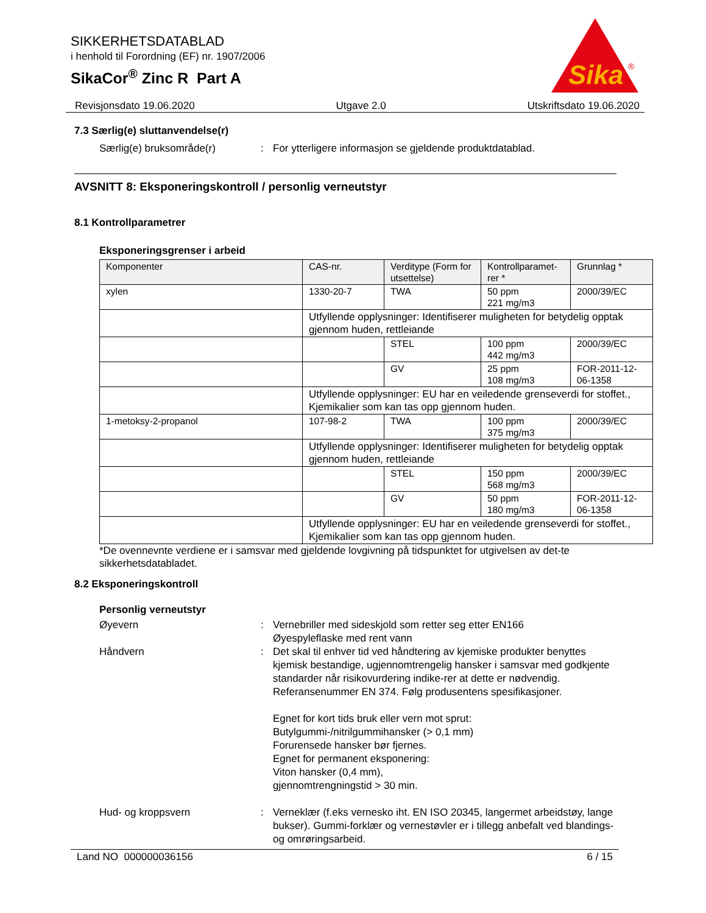SIKKERHETSDATABLAD
i henhold til Forordning (EF) nr. 1907/2006
SikaCor<sup>®</sup> Zinc R Part A
Sika
®
Revisjonsdato 19.06.2020 Utgave 2.0 Utskriftsdato 19.06.2020
7.3 Særlig(e) sluttanvendelse(r)
Særlig(e) bruksområde(r) : For ytterligere informasjon se gjeldende produktdatablad.
AVSNITT 8: Eksponeringskontroll / personlig verneutstyr
8.1 Kontrollparametrer
Eksponeringsgrenser i arbeid
| Komponenter | CAS-nr. | Verditype (Form for utsettelse) | Kontrollparamet-rer * | Grunnlag * |
| --- | --- | --- | --- | --- |
| xylen | 1330-20-7 | TWA | 50 ppm 221 mg/m3 | 2000/39/EC |
| | Utfyllende opplysninger: Identifiserer muligheten for betydelig opptak gjennom huden, rettleiande | | | |
| | | STEL | 100 ppm 442 mg/m3 | 2000/39/EC |
| | | GV | 25 ppm 108 mg/m3 | FOR-2011-12-06-1358 |
| | Utfyllende opplysninger: EU har en veiledende grenseverdi for stoffet., Kjemikalier som kan tas opp gjennom huden. | | | |
| 1-metoksy-2-propanol | 107-98-2 | TWA | 100 ppm 375 mg/m3 | 2000/39/EC |
| | Utfyllende opplysninger: Identifiserer muligheten for betydelig opptak gjennom huden, rettleiande | | | |
| | | STEL | 150 ppm 568 mg/m3 | 2000/39/EC |
| | | GV | 50 ppm 180 mg/m3 | FOR-2011-12-06-1358 |
| | Utfyllende opplysninger: EU har en veiledende grenseverdi for stoffet., Kjemikalier som kan tas opp gjennom huden. | | | |
*De ovennevnte verdiene er i samsvar med gjeldende lovgivning på tidspunktet for utgivelsen av det-te sikkerhetsdatabladet.
8.2 Eksponeringskontroll
Personlig verneutstyr
Øyevern : Vernebriller med sideskjold som retter seg etter EN166
Øyespyleflaske med rent vann
Håndvern : Det skal til enhver tid ved håndtering av kjemiske produkter benyttes kjemisk bestandige, ugjennomtrengelig hansker i samsvar med godkjente standarder når risikovurdering indike-rer at dette er nødvendig. Referansenummer EN 374. Følg produsentens spesifikasjoner.
Egnet for kort tids bruk eller vern mot sprut:
Butylgummi-/nitrilgummihansker (> 0,1 mm)
Forurensede hansker bør fjernes.
Egnet for permanent eksponering:
Viton hansker (0,4 mm),
gjennomtrengningstid > 30 min.
Hud- og kroppsvern : Verneklær (f.eks vernesko iht. EN ISO 20345, langermet arbeidstøy, lange bukser). Gummi-forklær og vernestøvler er i tillegg anbefalt ved blandings- og omrøringsarbeid.
Land NO 000000036156 6 / 15